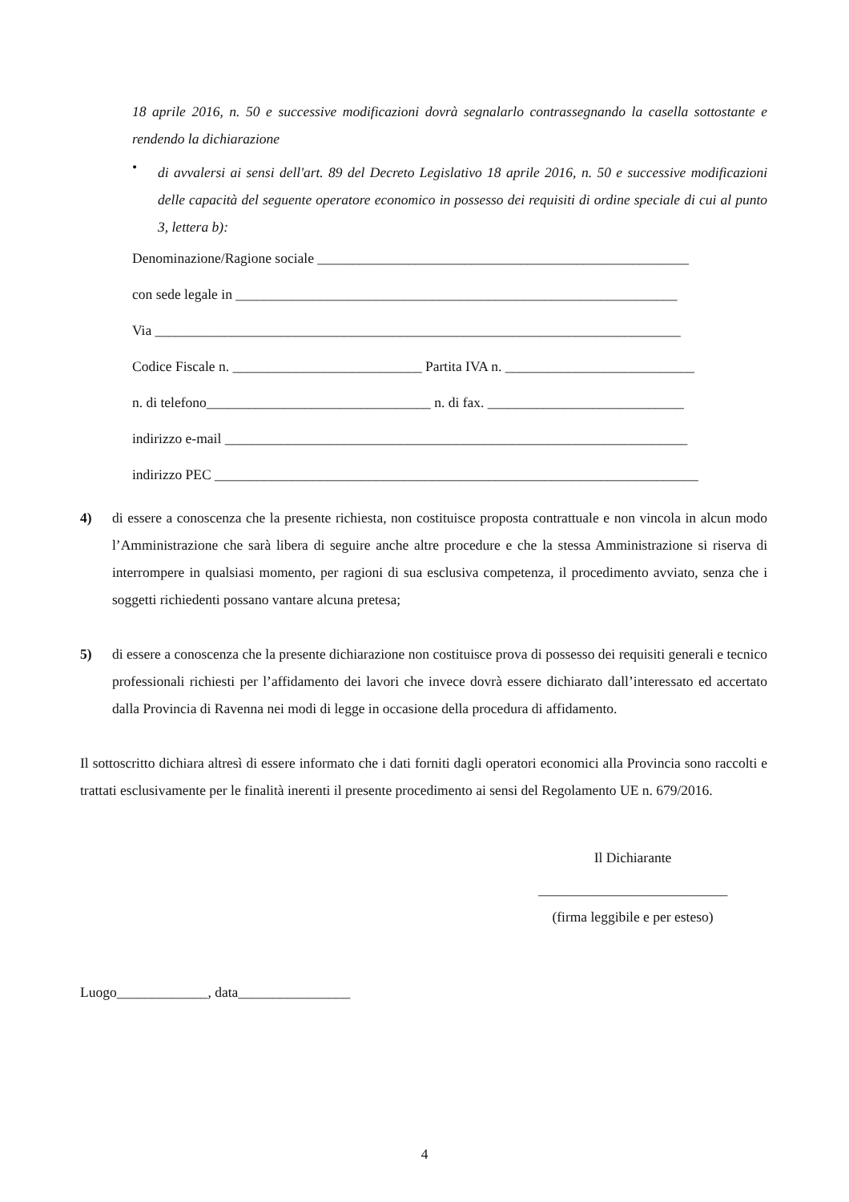18 aprile 2016, n. 50 e successive modificazioni dovrà segnalarlo contrassegnando la casella sottostante e rendendo la dichiarazione
•
di avvalersi ai sensi dell'art. 89 del Decreto Legislativo 18 aprile 2016, n. 50 e successive modificazioni delle capacità del seguente operatore economico in possesso dei requisiti di ordine speciale di cui al punto 3, lettera b):
Denominazione/Ragione sociale _____________________________________________________
con sede legale in _______________________________________________________________
Via ___________________________________________________________________________
Codice Fiscale n. ___________________________ Partita IVA n. ___________________________
n. di telefono________________________________ n. di fax. ____________________________
indirizzo e-mail __________________________________________________________________
indirizzo PEC _____________________________________________________________________
4) di essere a conoscenza che la presente richiesta, non costituisce proposta contrattuale e non vincola in alcun modo l’Amministrazione che sarà libera di seguire anche altre procedure e che la stessa Amministrazione si riserva di interrompere in qualsiasi momento, per ragioni di sua esclusiva competenza, il procedimento avviato, senza che i soggetti richiedenti possano vantare alcuna pretesa;
5) di essere a conoscenza che la presente dichiarazione non costituisce prova di possesso dei requisiti generali e tecnico professionali richiesti per l’affidamento dei lavori che invece dovrà essere dichiarato dall’interessato ed accertato dalla Provincia di Ravenna nei modi di legge in occasione della procedura di affidamento.
Il sottoscritto dichiara altresì di essere informato che i dati forniti dagli operatori economici alla Provincia sono raccolti e trattati esclusivamente per le finalità inerenti il presente procedimento ai sensi del Regolamento UE n. 679/2016.
Il Dichiarante
___________________________
(firma leggibile e per esteso)
Luogo_____________, data________________
4